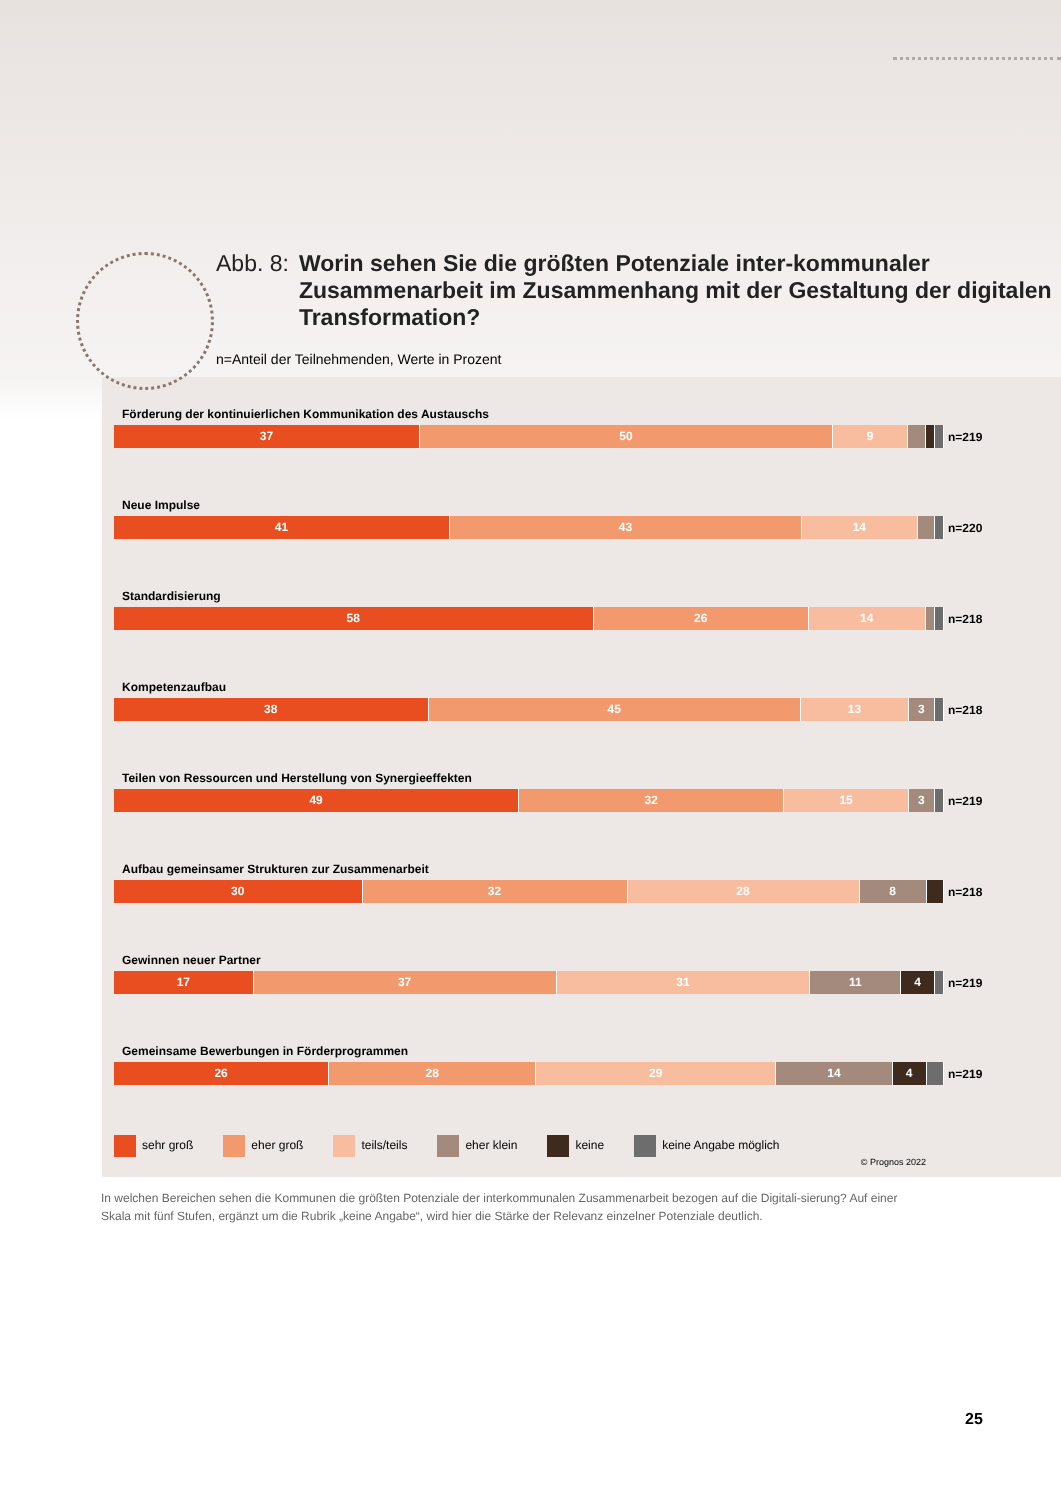Abb. 8: Worin sehen Sie die größten Potenziale inter-kommunaler Zusammenarbeit im Zusammenhang mit der Gestaltung der digitalen Transformation?
n=Anteil der Teilnehmenden, Werte in Prozent
Förderung der kontinuierlichen Kommunikation des Austauschs
37 50 9
n=219
Neue Impulse
41 43 14
n=220
Standardisierung
58 26 14
n=218
Kompetenzaufbau
38 45 13 3
n=218
Teilen von Ressourcen und Herstellung von Synergieeffekten
49 32 15 3
n=219
Aufbau gemeinsamer Strukturen zur Zusammenarbeit
30 32 28 8
n=218
Gewinnen neuer Partner
17 37 31 11 4
n=219
Gemeinsame Bewerbungen in Förderprogrammen
26 28 29 14 4
n=219
sehr groß eher groß teils/teils eher klein keine keine Angabe möglich
© Prognos 2022
In welchen Bereichen sehen die Kommunen die größten Potenziale der interkommunalen Zusammenarbeit bezogen auf die Digitali-sierung? Auf einer Skala mit fünf Stufen, ergänzt um die Rubrik „keine Angabe“, wird hier die Stärke der Relevanz einzelner Potenziale deutlich.
25